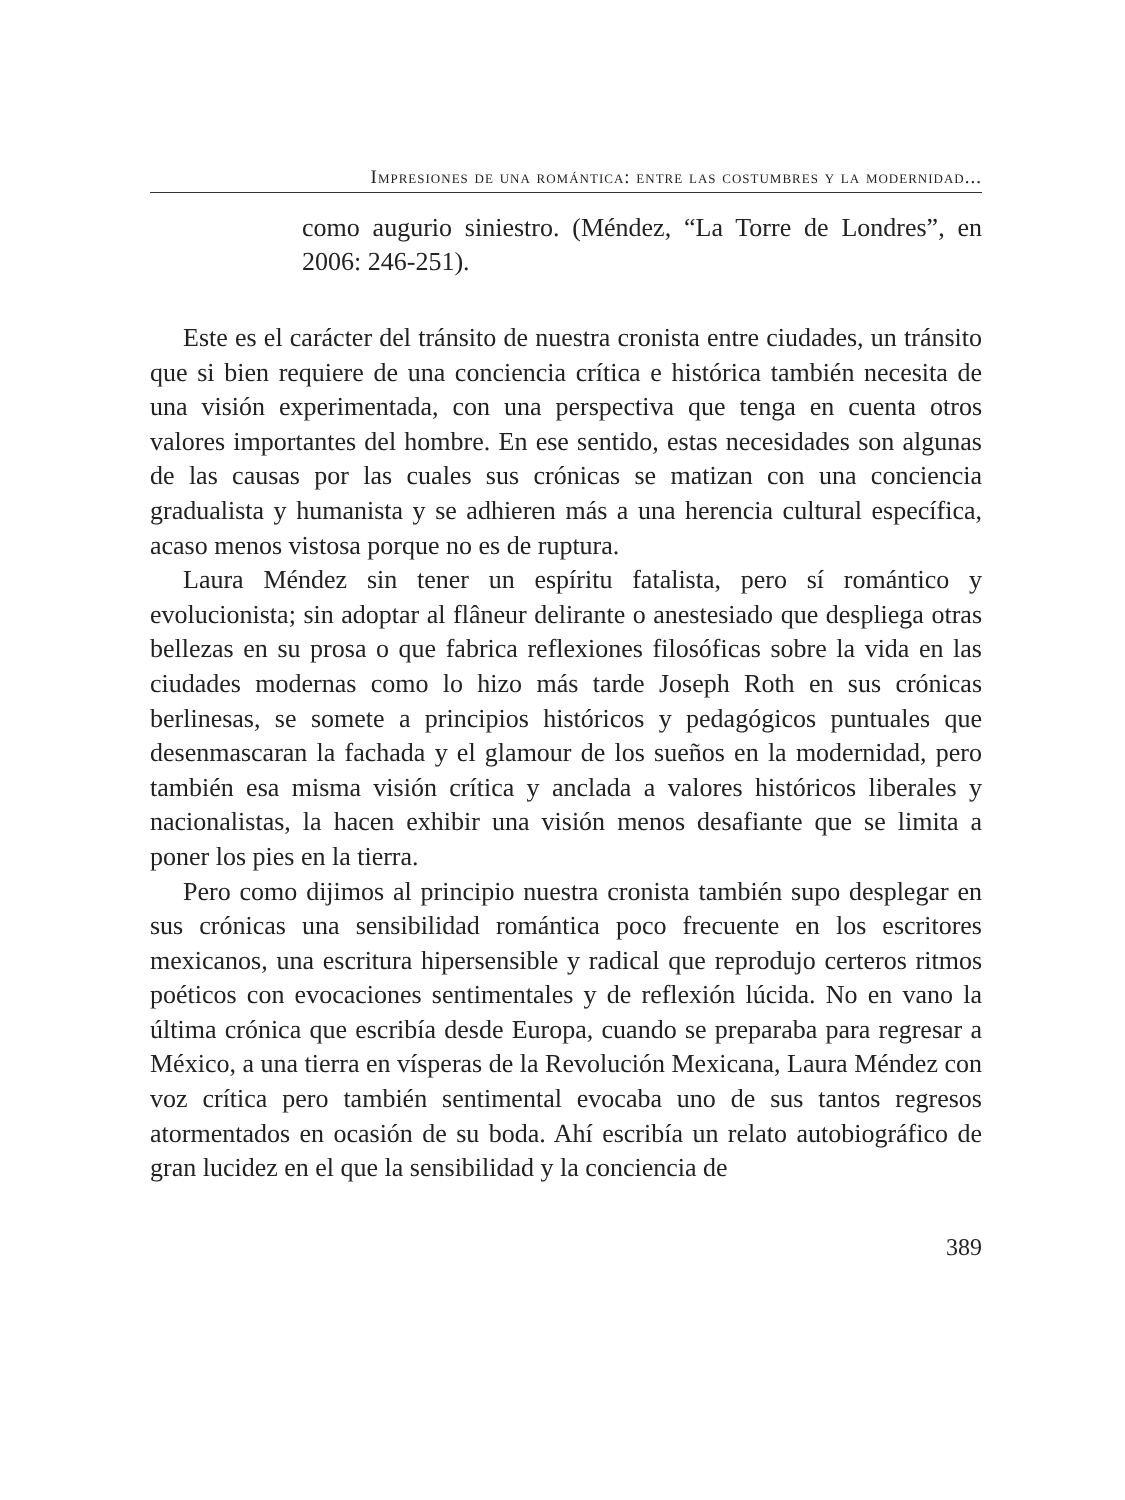Impresiones de una romántica: entre las costumbres y la modernidad...
como augurio siniestro. (Méndez, “La Torre de Londres”, en 2006: 246-251).
Este es el carácter del tránsito de nuestra cronista entre ciudades, un tránsito que si bien requiere de una conciencia crítica e histórica también necesita de una visión experimentada, con una perspectiva que tenga en cuenta otros valores importantes del hombre. En ese sentido, estas necesidades son algunas de las causas por las cuales sus crónicas se matizan con una conciencia gradualista y humanista y se adhieren más a una herencia cultural específica, acaso menos vistosa porque no es de ruptura.
Laura Méndez sin tener un espíritu fatalista, pero sí romántico y evolucionista; sin adoptar al flâneur delirante o anestesiado que despliega otras bellezas en su prosa o que fabrica reflexiones filosóficas sobre la vida en las ciudades modernas como lo hizo más tarde Joseph Roth en sus crónicas berlinesas, se somete a principios históricos y pedagógicos puntuales que desenmascaran la fachada y el glamour de los sueños en la modernidad, pero también esa misma visión crítica y anclada a valores históricos liberales y nacionalistas, la hacen exhibir una visión menos desafiante que se limita a poner los pies en la tierra.
Pero como dijimos al principio nuestra cronista también supo desplegar en sus crónicas una sensibilidad romántica poco frecuente en los escritores mexicanos, una escritura hipersensible y radical que reprodujo certeros ritmos poéticos con evocaciones sentimentales y de reflexión lúcida. No en vano la última crónica que escribía desde Europa, cuando se preparaba para regresar a México, a una tierra en vísperas de la Revolución Mexicana, Laura Méndez con voz crítica pero también sentimental evocaba uno de sus tantos regresos atormentados en ocasión de su boda. Ahí escribía un relato autobiográfico de gran lucidez en el que la sensibilidad y la conciencia de
389